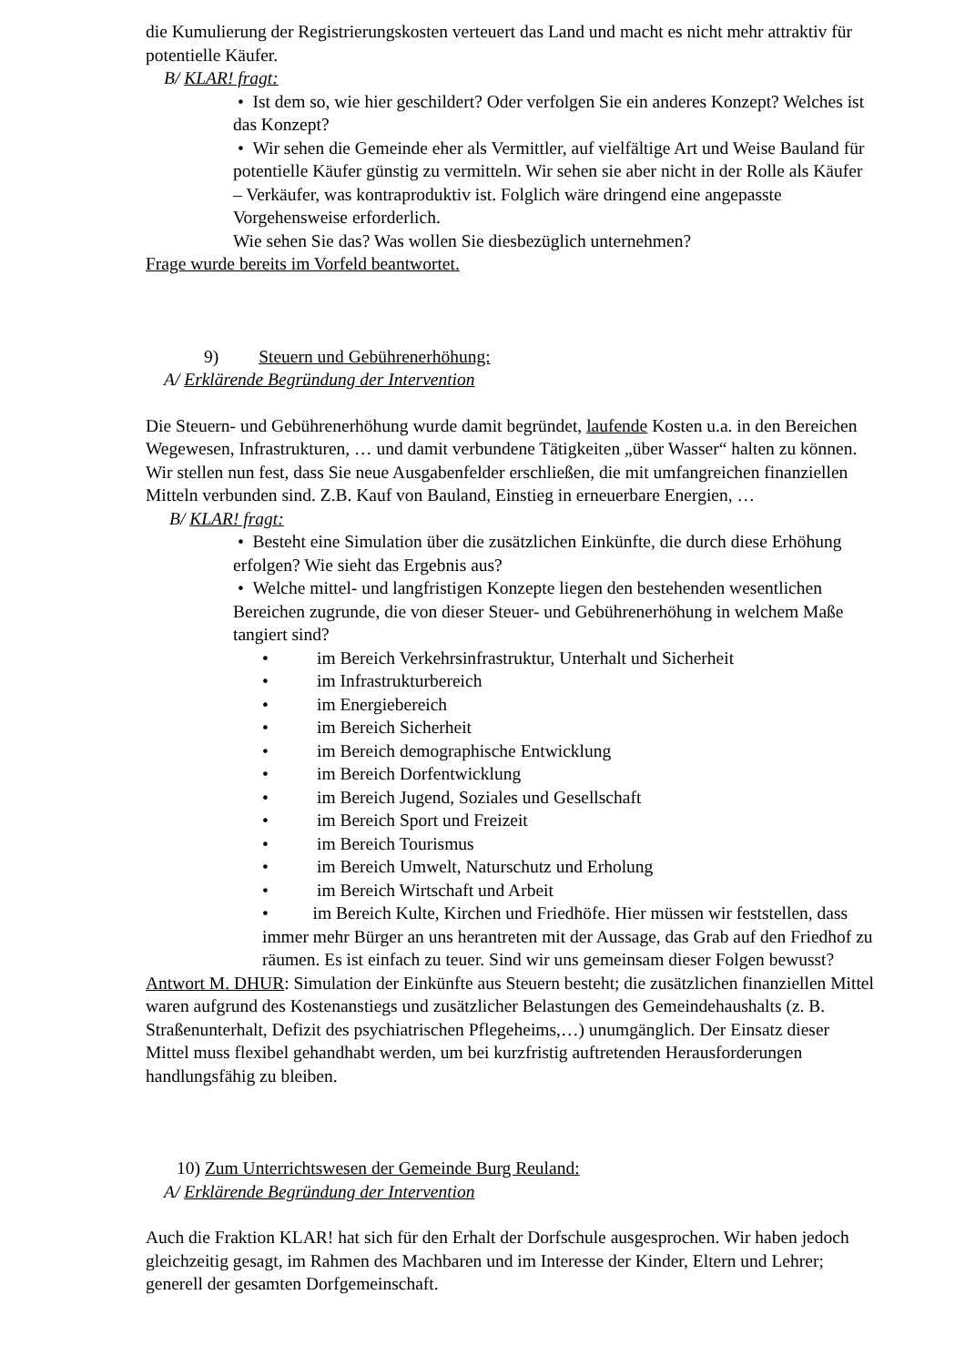die Kumulierung der Registrierungskosten verteuert das Land und macht es nicht mehr attraktiv für potentielle Käufer.
B/ KLAR! fragt:
• Ist dem so, wie hier geschildert? Oder verfolgen Sie ein anderes Konzept? Welches ist das Konzept?
• Wir sehen die Gemeinde eher als Vermittler, auf vielfältige Art und Weise Bauland für potentielle Käufer günstig zu vermitteln. Wir sehen sie aber nicht in der Rolle als Käufer – Verkäufer, was kontraproduktiv ist. Folglich wäre dringend eine angepasste Vorgehensweise erforderlich.
Wie sehen Sie das? Was wollen Sie diesbezüglich unternehmen?
Frage wurde bereits im Vorfeld beantwortet.
9) Steuern und Gebührenerhöhung:
A/ Erklärende Begründung der Intervention
Die Steuern- und Gebührenerhöhung wurde damit begründet, laufende Kosten u.a. in den Bereichen Wegewesen, Infrastrukturen, … und damit verbundene Tätigkeiten „über Wasser“ halten zu können.
Wir stellen nun fest, dass Sie neue Ausgabenfelder erschließen, die mit umfangreichen finanziellen Mitteln verbunden sind. Z.B. Kauf von Bauland, Einstieg in erneuerbare Energien, …
B/ KLAR! fragt:
• Besteht eine Simulation über die zusätzlichen Einkünfte, die durch diese Erhöhung erfolgen? Wie sieht das Ergebnis aus?
• Welche mittel- und langfristigen Konzepte liegen den bestehenden wesentlichen Bereichen zugrunde, die von dieser Steuer- und Gebührenerhöhung in welchem Maße tangiert sind?
• im Bereich Verkehrsinfrastruktur, Unterhalt und Sicherheit
• im Infrastrukturbereich
• im Energiebereich
• im Bereich Sicherheit
• im Bereich demographische Entwicklung
• im Bereich Dorfentwicklung
• im Bereich Jugend, Soziales und Gesellschaft
• im Bereich Sport und Freizeit
• im Bereich Tourismus
• im Bereich Umwelt, Naturschutz und Erholung
• im Bereich Wirtschaft und Arbeit
• im Bereich Kulte, Kirchen und Friedhöfe. Hier müssen wir feststellen, dass immer mehr Bürger an uns herantreten mit der Aussage, das Grab auf den Friedhof zu räumen. Es ist einfach zu teuer. Sind wir uns gemeinsam dieser Folgen bewusst?
Antwort M. DHUR: Simulation der Einkünfte aus Steuern besteht; die zusätzlichen finanziellen Mittel waren aufgrund des Kostenanstiegs und zusätzlicher Belastungen des Gemeindehaushalts (z. B. Straßenunterhalt, Defizit des psychiatrischen Pflegeheims,…) unumgänglich. Der Einsatz dieser Mittel muss flexibel gehandhabt werden, um bei kurzfristig auftretenden Herausforderungen handlungsfähig zu bleiben.
10) Zum Unterrichtswesen der Gemeinde Burg Reuland:
A/ Erklärende Begründung der Intervention
Auch die Fraktion KLAR! hat sich für den Erhalt der Dorfschule ausgesprochen. Wir haben jedoch gleichzeitig gesagt, im Rahmen des Machbaren und im Interesse der Kinder, Eltern und Lehrer; generell der gesamten Dorfgemeinschaft.